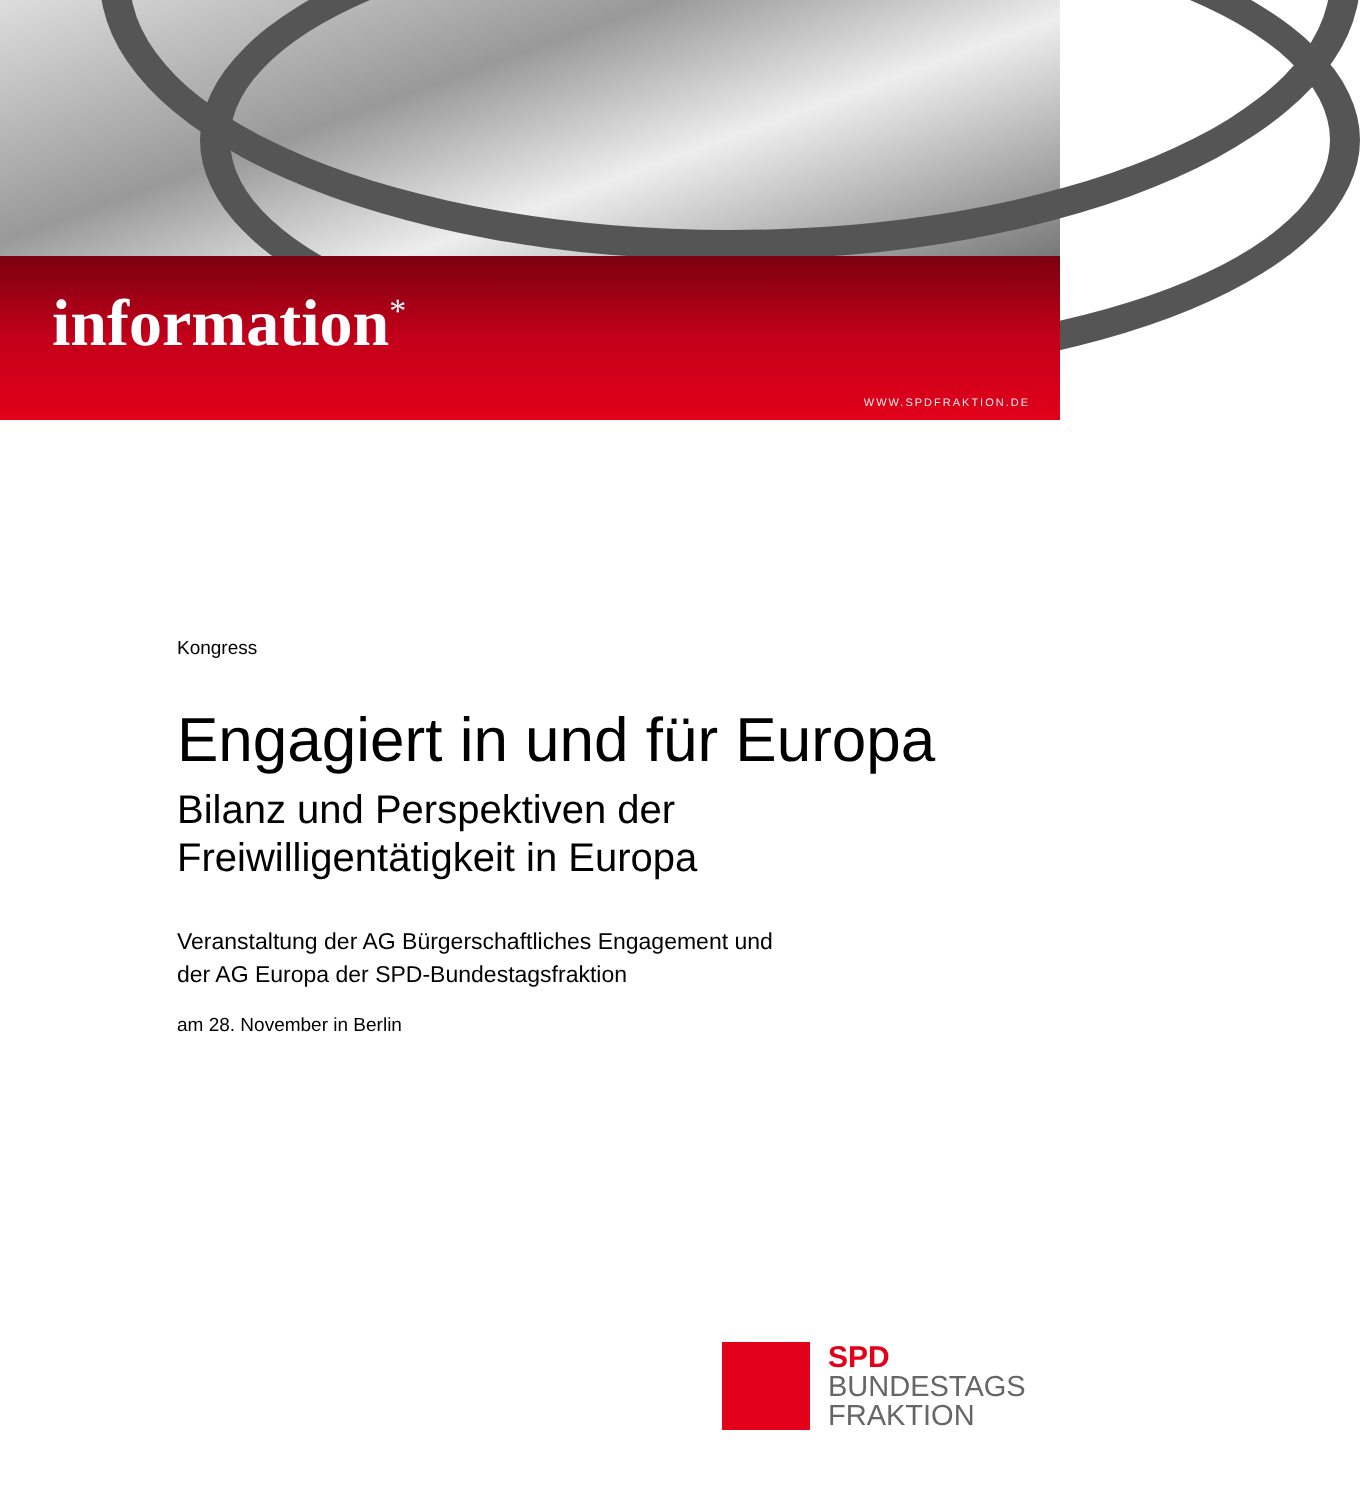information<sup>*</sup>
WWW.SPDFRAKTION.DE
Kongress
Engagiert in und für Europa
Bilanz und Perspektiven der
Freiwilligentätigkeit in Europa
Veranstaltung der AG Bürgerschaftliches Engagement und
der AG Europa der SPD-Bundestagsfraktion
am 28. November in Berlin
SPD
BUNDESTAGS
FRAKTION